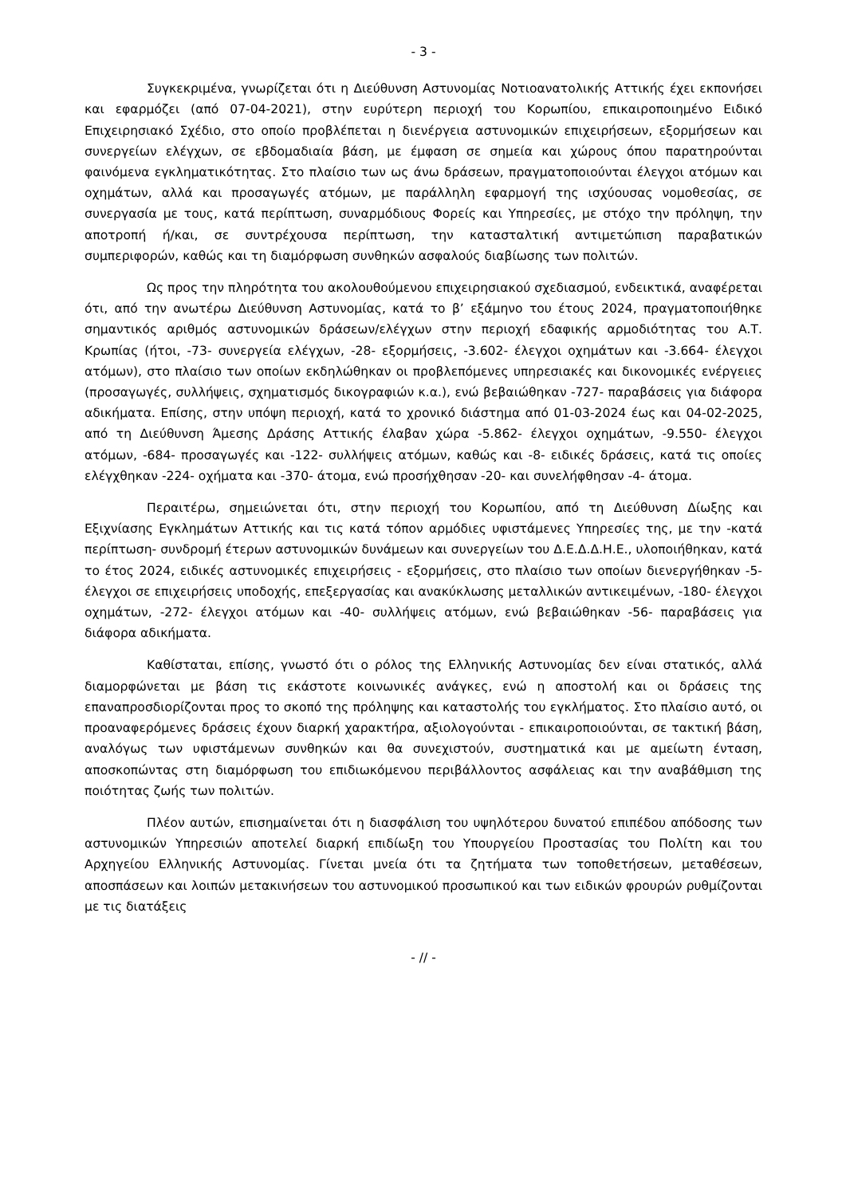- 3 -
Συγκεκριμένα, γνωρίζεται ότι η Διεύθυνση Αστυνομίας Νοτιοανατολικής Αττικής έχει εκπονήσει και εφαρμόζει (από 07-04-2021), στην ευρύτερη περιοχή του Κορωπίου, επικαιροποιημένο Ειδικό Επιχειρησιακό Σχέδιο, στο οποίο προβλέπεται η διενέργεια αστυνομικών επιχειρήσεων, εξορμήσεων και συνεργείων ελέγχων, σε εβδομαδιαία βάση, με έμφαση σε σημεία και χώρους όπου παρατηρούνται φαινόμενα εγκληματικότητας. Στο πλαίσιο των ως άνω δράσεων, πραγματοποιούνται έλεγχοι ατόμων και οχημάτων, αλλά και προσαγωγές ατόμων, με παράλληλη εφαρμογή της ισχύουσας νομοθεσίας, σε συνεργασία με τους, κατά περίπτωση, συναρμόδιους Φορείς και Υπηρεσίες, με στόχο την πρόληψη, την αποτροπή ή/και, σε συντρέχουσα περίπτωση, την κατασταλτική αντιμετώπιση παραβατικών συμπεριφορών, καθώς και τη διαμόρφωση συνθηκών ασφαλούς διαβίωσης των πολιτών.
Ως προς την πληρότητα του ακολουθούμενου επιχειρησιακού σχεδιασμού, ενδεικτικά, αναφέρεται ότι, από την ανωτέρω Διεύθυνση Αστυνομίας, κατά το β’ εξάμηνο του έτους 2024, πραγματοποιήθηκε σημαντικός αριθμός αστυνομικών δράσεων/ελέγχων στην περιοχή εδαφικής αρμοδιότητας του Α.Τ. Κρωπίας (ήτοι, -73- συνεργεία ελέγχων, -28- εξορμήσεις, -3.602- έλεγχοι οχημάτων και -3.664- έλεγχοι ατόμων), στο πλαίσιο των οποίων εκδηλώθηκαν οι προβλεπόμενες υπηρεσιακές και δικονομικές ενέργειες (προσαγωγές, συλλήψεις, σχηματισμός δικογραφιών κ.α.), ενώ βεβαιώθηκαν -727- παραβάσεις για διάφορα αδικήματα. Επίσης, στην υπόψη περιοχή, κατά το χρονικό διάστημα από 01-03-2024 έως και 04-02-2025, από τη Διεύθυνση Άμεσης Δράσης Αττικής έλαβαν χώρα -5.862- έλεγχοι οχημάτων, -9.550- έλεγχοι ατόμων, -684- προσαγωγές και -122- συλλήψεις ατόμων, καθώς και -8- ειδικές δράσεις, κατά τις οποίες ελέγχθηκαν -224- οχήματα και -370- άτομα, ενώ προσήχθησαν -20- και συνελήφθησαν -4- άτομα.
Περαιτέρω, σημειώνεται ότι, στην περιοχή του Κορωπίου, από τη Διεύθυνση Δίωξης και Εξιχνίασης Εγκλημάτων Αττικής και τις κατά τόπον αρμόδιες υφιστάμενες Υπηρεσίες της, με την -κατά περίπτωση- συνδρομή έτερων αστυνομικών δυνάμεων και συνεργείων του Δ.Ε.Δ.Δ.Η.Ε., υλοποιήθηκαν, κατά το έτος 2024, ειδικές αστυνομικές επιχειρήσεις - εξορμήσεις, στο πλαίσιο των οποίων διενεργήθηκαν -5- έλεγχοι σε επιχειρήσεις υποδοχής, επεξεργασίας και ανακύκλωσης μεταλλικών αντικειμένων, -180- έλεγχοι οχημάτων, -272- έλεγχοι ατόμων και -40- συλλήψεις ατόμων, ενώ βεβαιώθηκαν -56- παραβάσεις για διάφορα αδικήματα.
Καθίσταται, επίσης, γνωστό ότι ο ρόλος της Ελληνικής Αστυνομίας δεν είναι στατικός, αλλά διαμορφώνεται με βάση τις εκάστοτε κοινωνικές ανάγκες, ενώ η αποστολή και οι δράσεις της επαναπροσδιορίζονται προς το σκοπό της πρόληψης και καταστολής του εγκλήματος. Στο πλαίσιο αυτό, οι προαναφερόμενες δράσεις έχουν διαρκή χαρακτήρα, αξιολογούνται - επικαιροποιούνται, σε τακτική βάση, αναλόγως των υφιστάμενων συνθηκών και θα συνεχιστούν, συστηματικά και με αμείωτη ένταση, αποσκοπώντας στη διαμόρφωση του επιδιωκόμενου περιβάλλοντος ασφάλειας και την αναβάθμιση της ποιότητας ζωής των πολιτών.
Πλέον αυτών, επισημαίνεται ότι η διασφάλιση του υψηλότερου δυνατού επιπέδου απόδοσης των αστυνομικών Υπηρεσιών αποτελεί διαρκή επιδίωξη του Υπουργείου Προστασίας του Πολίτη και του Αρχηγείου Ελληνικής Αστυνομίας. Γίνεται μνεία ότι τα ζητήματα των τοποθετήσεων, μεταθέσεων, αποσπάσεων και λοιπών μετακινήσεων του αστυνομικού προσωπικού και των ειδικών φρουρών ρυθμίζονται με τις διατάξεις
- // -